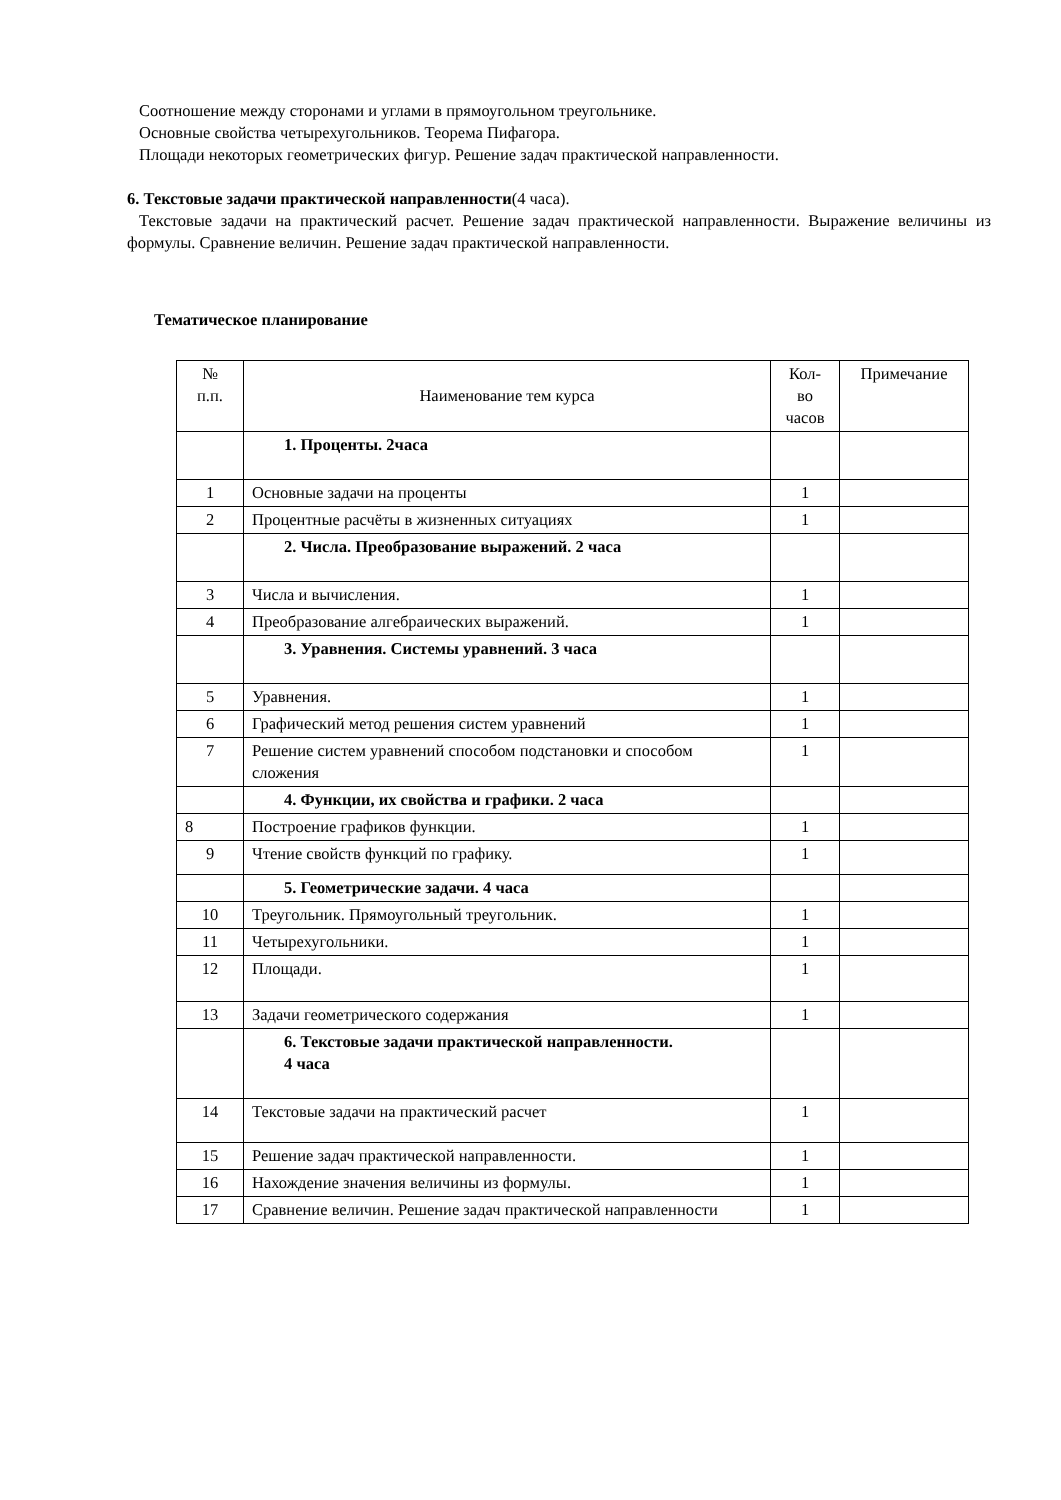Соотношение между сторонами и углами в прямоугольном треугольнике.
Основные свойства четырехугольников. Теорема Пифагора.
Площади некоторых геометрических фигур. Решение задач практической направленности.
6. Текстовые задачи практической направленности(4 часа).
Текстовые задачи на практический расчет. Решение задач практической направленности. Выражение величины из формулы. Сравнение величин. Решение задач практической направленности.
Тематическое планирование
| № п.п. | Наименование тем курса | Кол- во часов | Примечание |
| --- | --- | --- | --- |
| | 1. Проценты. 2часа | | |
| 1 | Основные задачи на проценты | 1 | |
| 2 | Процентные расчёты в жизненных ситуациях | 1 | |
| | 2. Числа. Преобразование выражений. 2 часа | | |
| 3 | Числа и вычисления. | 1 | |
| 4 | Преобразование алгебраических выражений. | 1 | |
| | 3. Уравнения. Системы уравнений. 3 часа | | |
| 5 | Уравнения. | 1 | |
| 6 | Графический метод решения систем уравнений | 1 | |
| 7 | Решение систем уравнений способом подстановки и способом сложения | 1 | |
| | 4. Функции, их свойства и графики. 2 часа | | |
| 8 | Построение графиков функции. | 1 | |
| 9 | Чтение свойств функций по графику. | 1 | |
| | 5. Геометрические задачи. 4 часа | | |
| 10 | Треугольник. Прямоугольный треугольник. | 1 | |
| 11 | Четырехугольники. | 1 | |
| 12 | Площади. | 1 | |
| 13 | Задачи геометрического содержания | 1 | |
| | 6. Текстовые задачи практической направленности. 4 часа | | |
| 14 | Текстовые задачи на практический расчет | 1 | |
| 15 | Решение задач практической направленности. | 1 | |
| 16 | Нахождение значения величины из формулы. | 1 | |
| 17 | Сравнение величин. Решение задач практической направленности | 1 | |